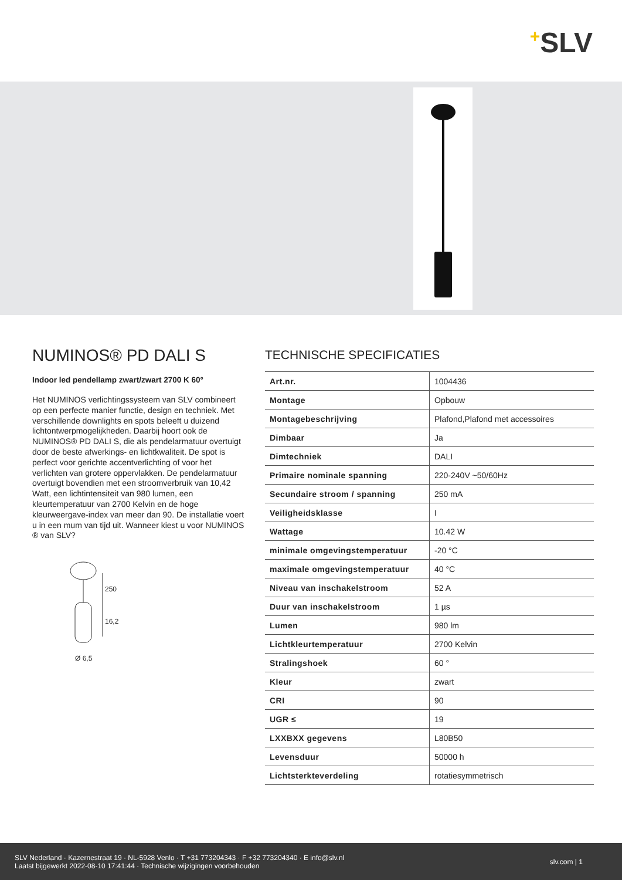+SLV
NUMINOS® PD DALI S
Indoor led pendellamp zwart/zwart 2700 K 60°
Het NUMINOS verlichtingssysteem van SLV combineert op een perfecte manier functie, design en techniek. Met verschillende downlights en spots beleeft u duizend lichtontwerpmogelijkheden. Daarbij hoort ook de NUMINOS® PD DALI S, die als pendelarmatuur overtuigt door de beste afwerkings- en lichtkwaliteit. De spot is perfect voor gerichte accentverlichting of voor het verlichten van grotere oppervlakken. De pendelarmatuur overtuigt bovendien met een stroomverbruik van 10,42 Watt, een lichtintensiteit van 980 lumen, een kleurtemperatuur van 2700 Kelvin en de hoge kleurweergave-index van meer dan 90. De installatie voert u in een mum van tijd uit. Wanneer kiest u voor NUMINOS ® van SLV?
250
16,2
Ø 6,5
TECHNISCHE SPECIFICATIES
| Art.nr. | 1004436 |
| Montage | Opbouw |
| Montagebeschrijving | Plafond,Plafond met accessoires |
| Dimbaar | Ja |
| Dimtechniek | DALI |
| Primaire nominale spanning | 220-240V ~50/60Hz |
| Secundaire stroom / spanning | 250 mA |
| Veiligheidsklasse | I |
| Wattage | 10.42 W |
| minimale omgevingstemperatuur | -20 °C |
| maximale omgevingstemperatuur | 40 °C |
| Niveau van inschakelstroom | 52 A |
| Duur van inschakelstroom | 1 µs |
| Lumen | 980 lm |
| Lichtkleurtemperatuur | 2700 Kelvin |
| Stralingshoek | 60 ° |
| Kleur | zwart |
| CRI | 90 |
| UGR ≤ | 19 |
| LXXBXX gegevens | L80B50 |
| Levensduur | 50000 h |
| Lichtsterkteverdeling | rotatiesymmetrisch |
SLV Nederland · Kazernestraat 19 · NL-5928 Venlo · T +31 773204343 · F +32 773204340 · E info@slv.nl
Laatst bijgewerkt 2022-08-10 17:41:44 · Technische wijzigingen voorbehouden
slv.com | 1